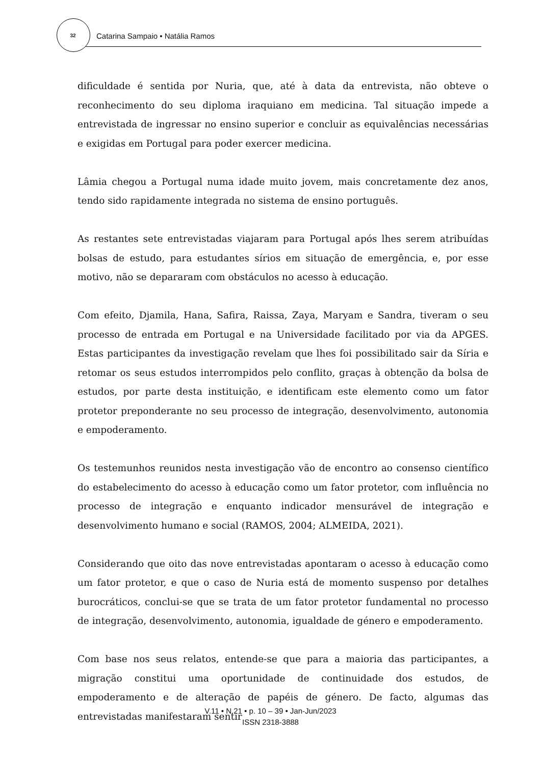32
Catarina Sampaio • Natália Ramos
dificuldade é sentida por Nuria, que, até à data da entrevista, não obteve o reconhecimento do seu diploma iraquiano em medicina. Tal situação impede a entrevistada de ingressar no ensino superior e concluir as equivalências necessárias e exigidas em Portugal para poder exercer medicina.
Lâmia chegou a Portugal numa idade muito jovem, mais concretamente dez anos, tendo sido rapidamente integrada no sistema de ensino português.
As restantes sete entrevistadas viajaram para Portugal após lhes serem atribuídas bolsas de estudo, para estudantes sírios em situação de emergência, e, por esse motivo, não se depararam com obstáculos no acesso à educação.
Com efeito, Djamila, Hana, Safira, Raissa, Zaya, Maryam e Sandra, tiveram o seu processo de entrada em Portugal e na Universidade facilitado por via da APGES. Estas participantes da investigação revelam que lhes foi possibilitado sair da Síria e retomar os seus estudos interrompidos pelo conflito, graças à obtenção da bolsa de estudos, por parte desta instituição, e identificam este elemento como um fator protetor preponderante no seu processo de integração, desenvolvimento, autonomia e empoderamento.
Os testemunhos reunidos nesta investigação vão de encontro ao consenso científico do estabelecimento do acesso à educação como um fator protetor, com influência no processo de integração e enquanto indicador mensurável de integração e desenvolvimento humano e social (RAMOS, 2004; ALMEIDA, 2021).
Considerando que oito das nove entrevistadas apontaram o acesso à educação como um fator protetor, e que o caso de Nuria está de momento suspenso por detalhes burocráticos, conclui-se que se trata de um fator protetor fundamental no processo de integração, desenvolvimento, autonomia, igualdade de género e empoderamento.
Com base nos seus relatos, entende-se que para a maioria das participantes, a migração constitui uma oportunidade de continuidade dos estudos, de empoderamento e de alteração de papéis de género. De facto, algumas das entrevistadas manifestaram sentir
V.11 • N.21 • p. 10 – 39 • Jan-Jun/2023
ISSN 2318-3888